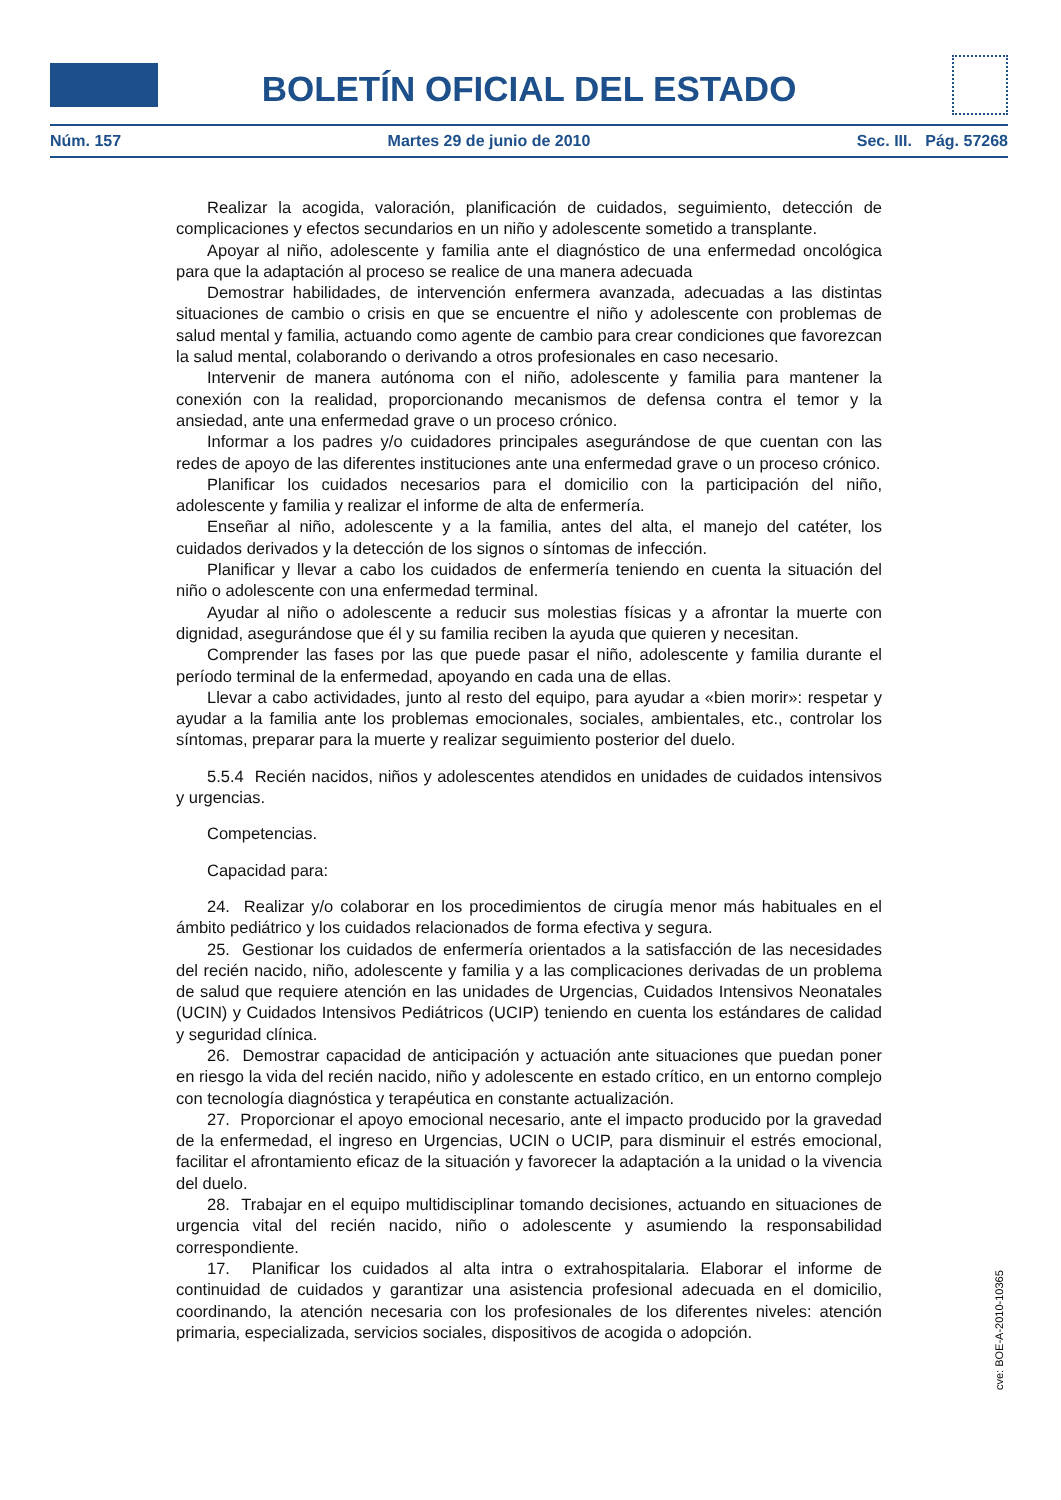BOLETÍN OFICIAL DEL ESTADO
Núm. 157 Martes 29 de junio de 2010 Sec. III. Pág. 57268
Realizar la acogida, valoración, planificación de cuidados, seguimiento, detección de complicaciones y efectos secundarios en un niño y adolescente sometido a transplante.
Apoyar al niño, adolescente y familia ante el diagnóstico de una enfermedad oncológica para que la adaptación al proceso se realice de una manera adecuada
Demostrar habilidades, de intervención enfermera avanzada, adecuadas a las distintas situaciones de cambio o crisis en que se encuentre el niño y adolescente con problemas de salud mental y familia, actuando como agente de cambio para crear condiciones que favorezcan la salud mental, colaborando o derivando a otros profesionales en caso necesario.
Intervenir de manera autónoma con el niño, adolescente y familia para mantener la conexión con la realidad, proporcionando mecanismos de defensa contra el temor y la ansiedad, ante una enfermedad grave o un proceso crónico.
Informar a los padres y/o cuidadores principales asegurándose de que cuentan con las redes de apoyo de las diferentes instituciones ante una enfermedad grave o un proceso crónico.
Planificar los cuidados necesarios para el domicilio con la participación del niño, adolescente y familia y realizar el informe de alta de enfermería.
Enseñar al niño, adolescente y a la familia, antes del alta, el manejo del catéter, los cuidados derivados y la detección de los signos o síntomas de infección.
Planificar y llevar a cabo los cuidados de enfermería teniendo en cuenta la situación del niño o adolescente con una enfermedad terminal.
Ayudar al niño o adolescente a reducir sus molestias físicas y a afrontar la muerte con dignidad, asegurándose que él y su familia reciben la ayuda que quieren y necesitan.
Comprender las fases por las que puede pasar el niño, adolescente y familia durante el período terminal de la enfermedad, apoyando en cada una de ellas.
Llevar a cabo actividades, junto al resto del equipo, para ayudar a «bien morir»: respetar y ayudar a la familia ante los problemas emocionales, sociales, ambientales, etc., controlar los síntomas, preparar para la muerte y realizar seguimiento posterior del duelo.
5.5.4 Recién nacidos, niños y adolescentes atendidos en unidades de cuidados intensivos y urgencias.
Competencias.
Capacidad para:
24. Realizar y/o colaborar en los procedimientos de cirugía menor más habituales en el ámbito pediátrico y los cuidados relacionados de forma efectiva y segura.
25. Gestionar los cuidados de enfermería orientados a la satisfacción de las necesidades del recién nacido, niño, adolescente y familia y a las complicaciones derivadas de un problema de salud que requiere atención en las unidades de Urgencias, Cuidados Intensivos Neonatales (UCIN) y Cuidados Intensivos Pediátricos (UCIP) teniendo en cuenta los estándares de calidad y seguridad clínica.
26. Demostrar capacidad de anticipación y actuación ante situaciones que puedan poner en riesgo la vida del recién nacido, niño y adolescente en estado crítico, en un entorno complejo con tecnología diagnóstica y terapéutica en constante actualización.
27. Proporcionar el apoyo emocional necesario, ante el impacto producido por la gravedad de la enfermedad, el ingreso en Urgencias, UCIN o UCIP, para disminuir el estrés emocional, facilitar el afrontamiento eficaz de la situación y favorecer la adaptación a la unidad o la vivencia del duelo.
28. Trabajar en el equipo multidisciplinar tomando decisiones, actuando en situaciones de urgencia vital del recién nacido, niño o adolescente y asumiendo la responsabilidad correspondiente.
17. Planificar los cuidados al alta intra o extrahospitalaria. Elaborar el informe de continuidad de cuidados y garantizar una asistencia profesional adecuada en el domicilio, coordinando, la atención necesaria con los profesionales de los diferentes niveles: atención primaria, especializada, servicios sociales, dispositivos de acogida o adopción.
cve: BOE-A-2010-10365